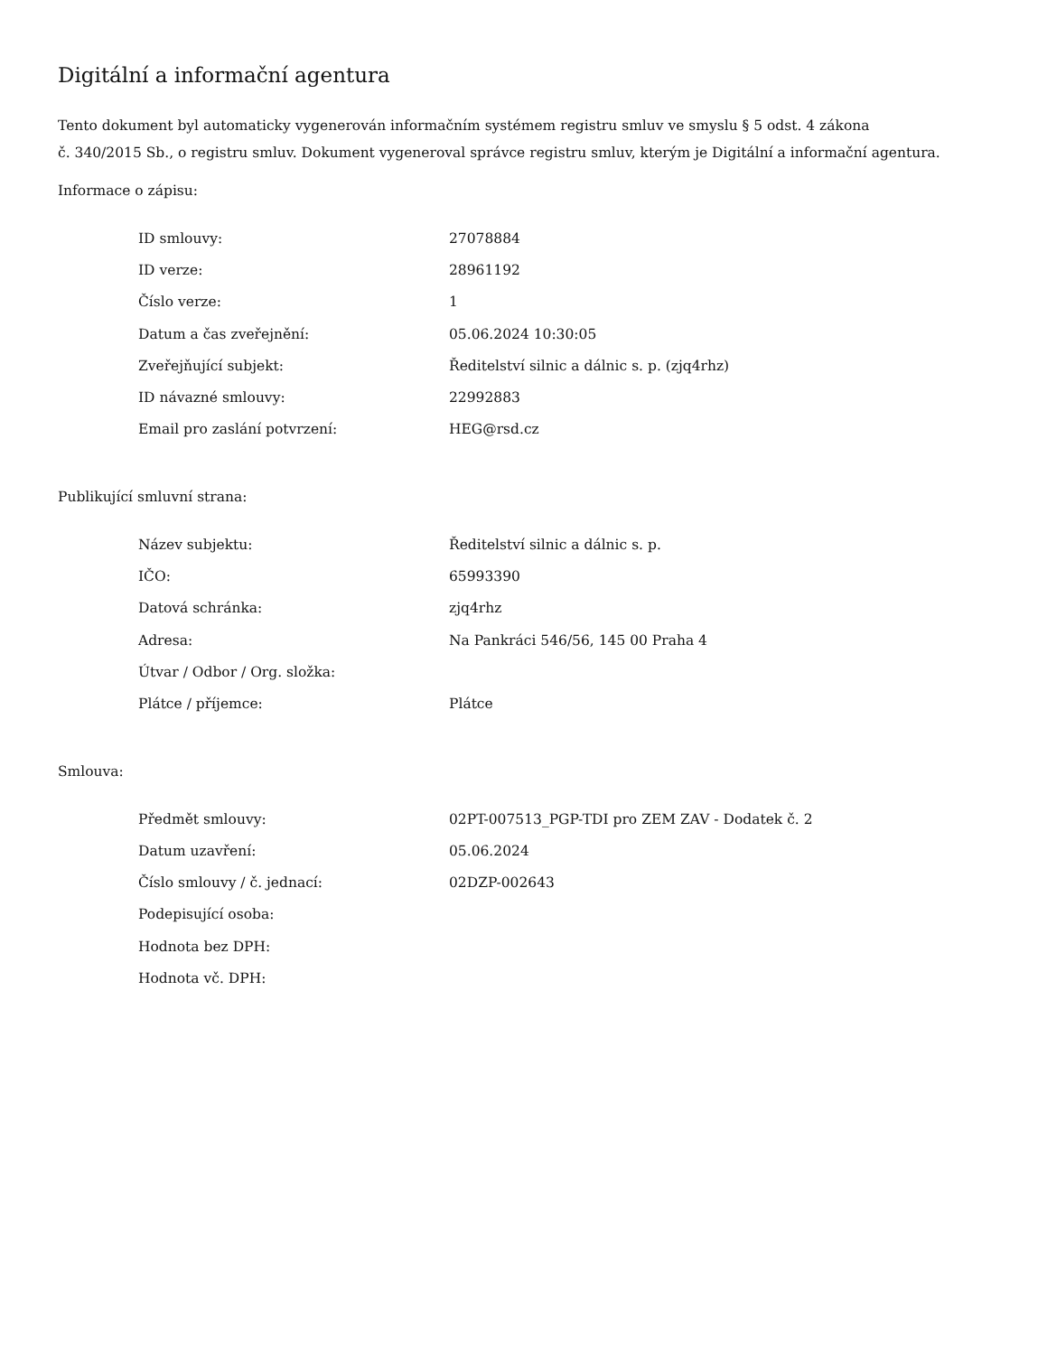Digitální a informační agentura
Tento dokument byl automaticky vygenerován informačním systémem registru smluv ve smyslu § 5 odst. 4 zákona
č. 340/2015 Sb., o registru smluv. Dokument vygeneroval správce registru smluv, kterým je Digitální a informační agentura.
Informace o zápisu:
| ID smlouvy: | 27078884 |
| ID verze: | 28961192 |
| Číslo verze: | 1 |
| Datum a čas zveřejnění: | 05.06.2024 10:30:05 |
| Zveřejňující subjekt: | Ředitelství silnic a dálnic s. p. (zjq4rhz) |
| ID návazné smlouvy: | 22992883 |
| Email pro zaslání potvrzení: | HEG@rsd.cz |
Publikující smluvní strana:
| Název subjektu: | Ředitelství silnic a dálnic s. p. |
| IČO: | 65993390 |
| Datová schránka: | zjq4rhz |
| Adresa: | Na Pankráci 546/56, 145 00 Praha 4 |
| Útvar / Odbor / Org. složka: | |
| Plátce / příjemce: | Plátce |
Smlouva:
| Předmět smlouvy: | 02PT-007513_PGP-TDI pro ZEM ZAV - Dodatek č. 2 |
| Datum uzavření: | 05.06.2024 |
| Číslo smlouvy / č. jednací: | 02DZP-002643 |
| Podepisující osoba: | |
| Hodnota bez DPH: | |
| Hodnota vč. DPH: | |